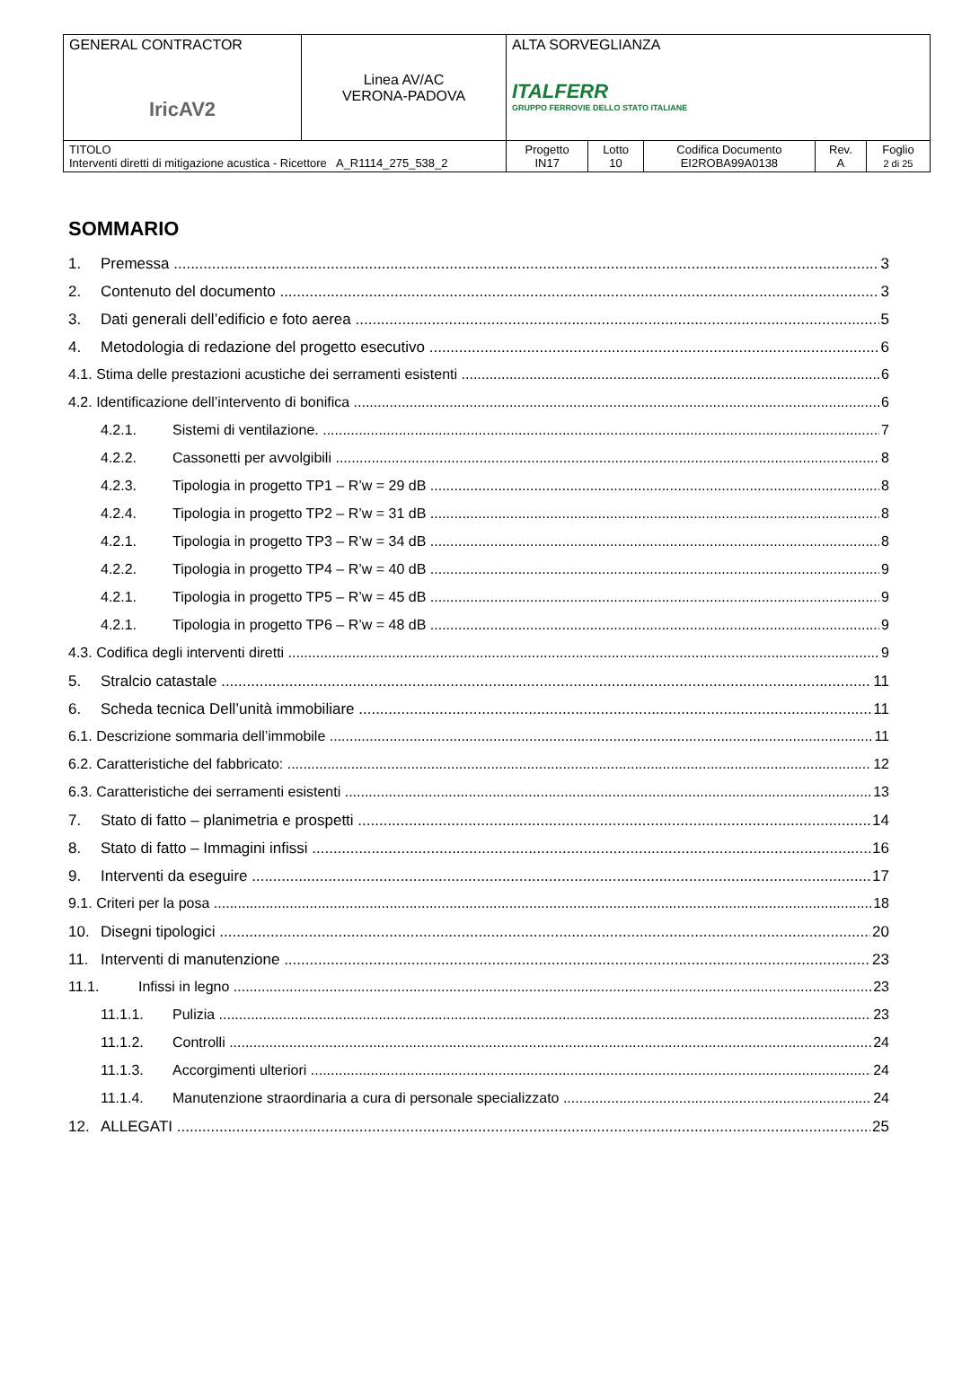| GENERAL CONTRACTOR IricAV2 | Linea AV/AC VERONA-PADOVA | ALTA SORVEGLIANZA ITALFERR GRUPPO FERROVIE DELLO STATO ITALIANE | | | | |
| TITOLO Interventi diretti di mitigazione acustica - Ricettore A_R1114_275_538_2 | | Progetto IN17 | Lotto 10 | Codifica Documento EI2ROBA99A0138 | Rev. A | Foglio 2 di 25 |
SOMMARIO
1. Premessa 3
2. Contenuto del documento 3
3. Dati generali dell’edificio e foto aerea 5
4. Metodologia di redazione del progetto esecutivo 6
4.1. Stima delle prestazioni acustiche dei serramenti esistenti 6
4.2. Identificazione dell’intervento di bonifica 6
4.2.1. Sistemi di ventilazione. 7
4.2.2. Cassonetti per avvolgibili 8
4.2.3. Tipologia in progetto TP1 – R’w = 29 dB 8
4.2.4. Tipologia in progetto TP2 – R’w = 31 dB 8
4.2.1. Tipologia in progetto TP3 – R’w = 34 dB 8
4.2.2. Tipologia in progetto TP4 – R’w = 40 dB 9
4.2.1. Tipologia in progetto TP5 – R’w = 45 dB 9
4.2.1. Tipologia in progetto TP6 – R’w = 48 dB 9
4.3. Codifica degli interventi diretti 9
5. Stralcio catastale 11
6. Scheda tecnica Dell’unità immobiliare 11
6.1. Descrizione sommaria dell’immobile 11
6.2. Caratteristiche del fabbricato: 12
6.3. Caratteristiche dei serramenti esistenti 13
7. Stato di fatto – planimetria e prospetti 14
8. Stato di fatto – Immagini infissi 16
9. Interventi da eseguire 17
9.1. Criteri per la posa 18
10. Disegni tipologici 20
11. Interventi di manutenzione 23
11.1. Infissi in legno 23
11.1.1. Pulizia 23
11.1.2. Controlli 24
11.1.3. Accorgimenti ulteriori 24
11.1.4. Manutenzione straordinaria a cura di personale specializzato 24
12. ALLEGATI 25